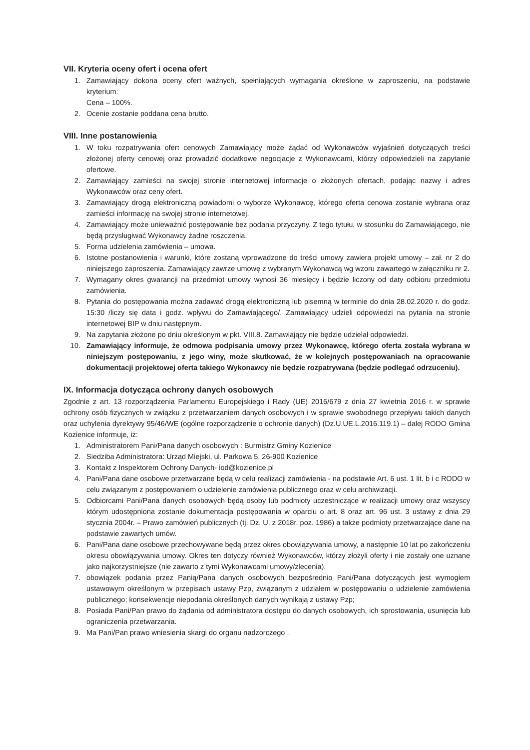VII. Kryteria oceny ofert i ocena ofert
1. Zamawiający dokona oceny ofert ważnych, spełniających wymagania określone w zaproszeniu, na podstawie kryterium:
Cena – 100%.
2. Ocenie zostanie poddana cena brutto.
VIII. Inne postanowienia
1. W toku rozpatrywania ofert cenowych Zamawiający może żądać od Wykonawców wyjaśnień dotyczących treści złożonej oferty cenowej oraz prowadzić dodatkowe negocjacje z Wykonawcami, którzy odpowiedzieli na zapytanie ofertowe.
2. Zamawiający zamieści na swojej stronie internetowej informacje o złożonych ofertach, podając nazwy i adres Wykonawców oraz ceny ofert.
3. Zamawiający drogą elektroniczną powiadomi o wyborze Wykonawcę, którego oferta cenowa zostanie wybrana oraz zamieści informację na swojej stronie internetowej.
4. Zamawiający może unieważnić postępowanie bez podania przyczyny. Z tego tytułu, w stosunku do Zamawiającego, nie będą przysługiwać Wykonawcy żadne roszczenia.
5. Forma udzielenia zamówienia – umowa.
6. Istotne postanowienia i warunki, które zostaną wprowadzone do treści umowy zawiera projekt umowy – zał. nr 2 do niniejszego zaproszenia. Zamawiający zawrze umowę z wybranym Wykonawcą wg wzoru zawartego w załączniku nr 2.
7. Wymagany okres gwarancji na przedmiot umowy wynosi 36 miesięcy i będzie liczony od daty odbioru przedmiotu zamówienia.
8. Pytania do postępowania można zadawać drogą elektroniczną lub pisemną w terminie do dnia 28.02.2020 r. do godz. 15:30 /liczy się data i godz. wpływu do Zamawiającego/. Zamawiający udzieli odpowiedzi na pytania na stronie internetowej BIP w dniu następnym.
9. Na zapytania złożone po dniu określonym w pkt. VIII.8. Zamawiający nie będzie udzielał odpowiedzi.
10. Zamawiający informuje, że odmowa podpisania umowy przez Wykonawcę, którego oferta została wybrana w niniejszym postępowaniu, z jego winy, może skutkować, że w kolejnych postępowaniach na opracowanie dokumentacji projektowej oferta takiego Wykonawcy nie będzie rozpatrywana (będzie podlegać odrzuceniu).
IX. Informacja dotycząca ochrony danych osobowych
Zgodnie z art. 13 rozporządzenia Parlamentu Europejskiego i Rady (UE) 2016/679 z dnia 27 kwietnia 2016 r. w sprawie ochrony osób fizycznych w związku z przetwarzaniem danych osobowych i w sprawie swobodnego przepływu takich danych oraz uchylenia dyrektywy 95/46/WE (ogólne rozporządzenie o ochronie danych) (Dz.U.UE.L.2016.119.1) – dalej RODO Gmina Kozienice informuje, iż:
1. Administratorem Pani/Pana danych osobowych : Burmistrz Gminy Kozienice
2. Siedziba Administratora: Urząd Miejski, ul. Parkowa 5, 26-900 Kozienice
3. Kontakt z Inspektorem Ochrony Danych- iod@kozienice.pl
4. Pani/Pana dane osobowe przetwarzane będą w celu realizacji zamówienia - na podstawie Art. 6 ust. 1 lit. b i c RODO w celu związanym z postępowaniem o udzielenie zamówienia publicznego oraz w celu archiwizacji.
5. Odbiorcami Pani/Pana danych osobowych będą osoby lub podmioty uczestniczące w realizacji umowy oraz wszyscy którym udostępniona zostanie dokumentacja postępowania w oparciu o art. 8 oraz art. 96 ust. 3 ustawy z dnia 29 stycznia 2004r. – Prawo zamówień publicznych (tj. Dz. U. z 2018r. poz. 1986) a także podmioty przetwarzające dane na podstawie zawartych umów.
6. Pani/Pana dane osobowe przechowywane będą przez okres obowiązywania umowy, a następnie 10 lat po zakończeniu okresu obowiązywania umowy. Okres ten dotyczy również Wykonawców, którzy złożyli oferty i nie zostały one uznane jako najkorzystniejsze (nie zawarto z tymi Wykonawcami umowy/zlecenia).
7. obowiązek podania przez Panią/Pana danych osobowych bezpośrednio Pani/Pana dotyczących jest wymogiem ustawowym określonym w przepisach ustawy Pzp, związanym z udziałem w postępowaniu o udzielenie zamówienia publicznego; konsekwencje niepodania określonych danych wynikają z ustawy Pzp;
8. Posiada Pani/Pan prawo do żądania od administratora dostępu do danych osobowych, ich sprostowania, usunięcia lub ograniczenia przetwarzania.
9. Ma Pani/Pan prawo wniesienia skargi do organu nadzorczego .